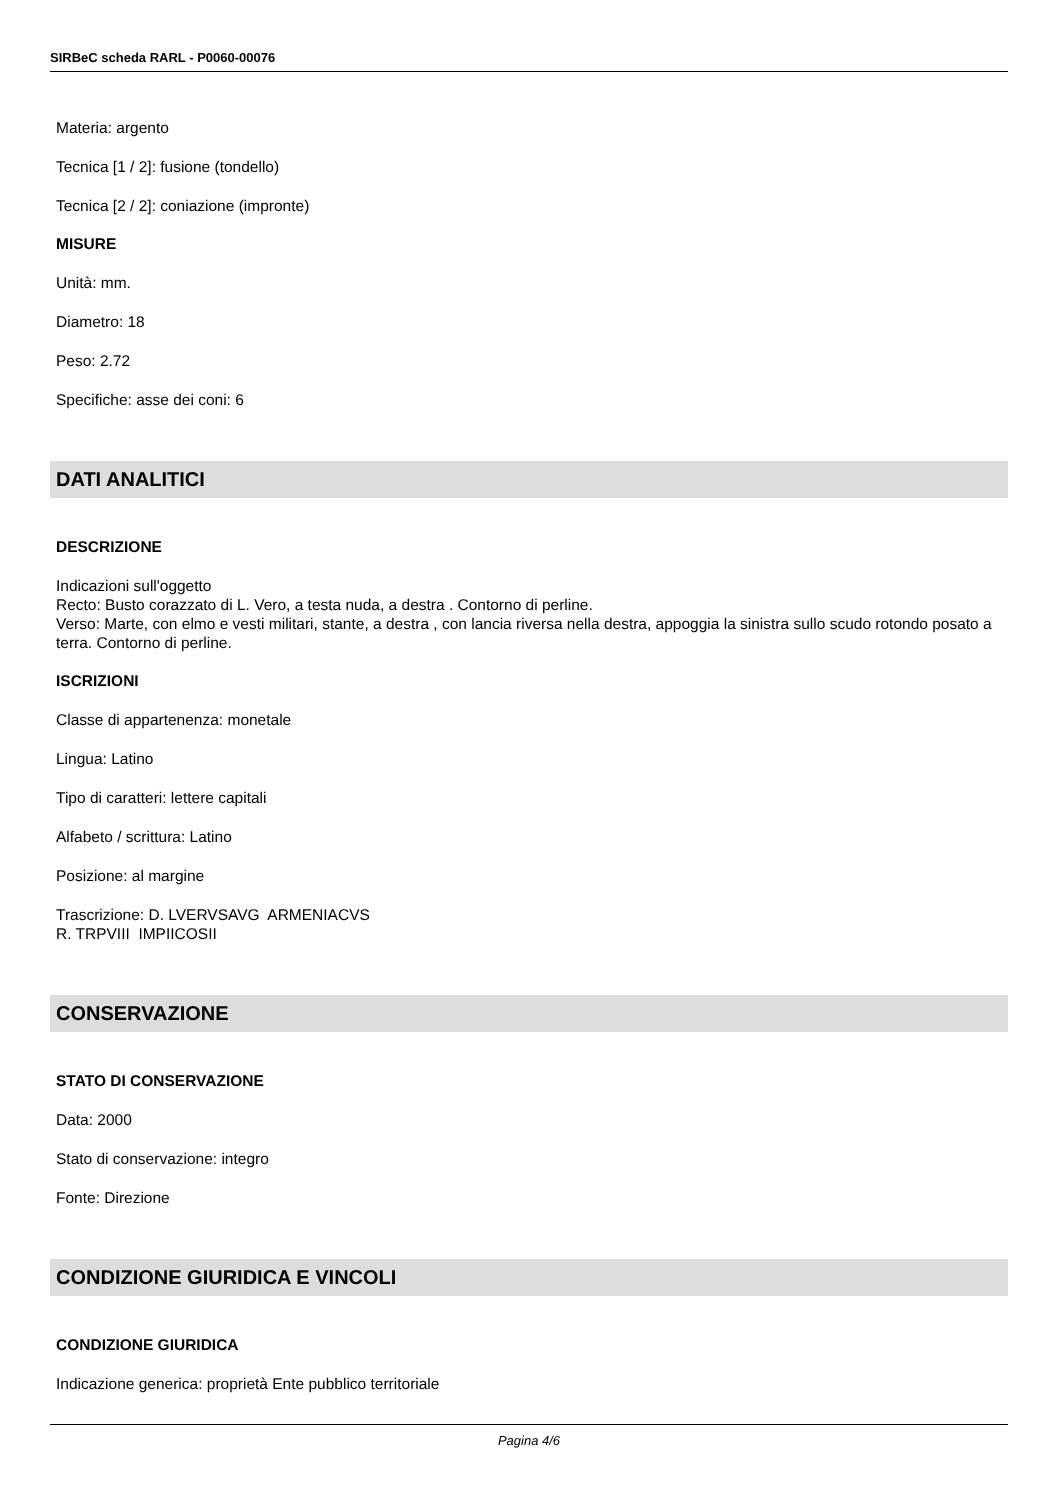SIRBeC scheda RARL - P0060-00076
Materia: argento
Tecnica [1 / 2]: fusione (tondello)
Tecnica [2 / 2]: coniazione (impronte)
MISURE
Unità: mm.
Diametro: 18
Peso: 2.72
Specifiche: asse dei coni: 6
DATI ANALITICI
DESCRIZIONE
Indicazioni sull'oggetto
Recto: Busto corazzato di L. Vero, a testa nuda, a destra . Contorno di perline.
Verso: Marte, con elmo e vesti militari, stante, a destra , con lancia riversa nella destra, appoggia la sinistra sullo scudo rotondo posato a terra. Contorno di perline.
ISCRIZIONI
Classe di appartenenza: monetale
Lingua: Latino
Tipo di caratteri: lettere capitali
Alfabeto / scrittura: Latino
Posizione: al margine
Trascrizione: D. LVERVSAVG ARMENIACVS
R. TRPVIII IMPIICOSII
CONSERVAZIONE
STATO DI CONSERVAZIONE
Data: 2000
Stato di conservazione: integro
Fonte: Direzione
CONDIZIONE GIURIDICA E VINCOLI
CONDIZIONE GIURIDICA
Indicazione generica: proprietà Ente pubblico territoriale
Pagina 4/6